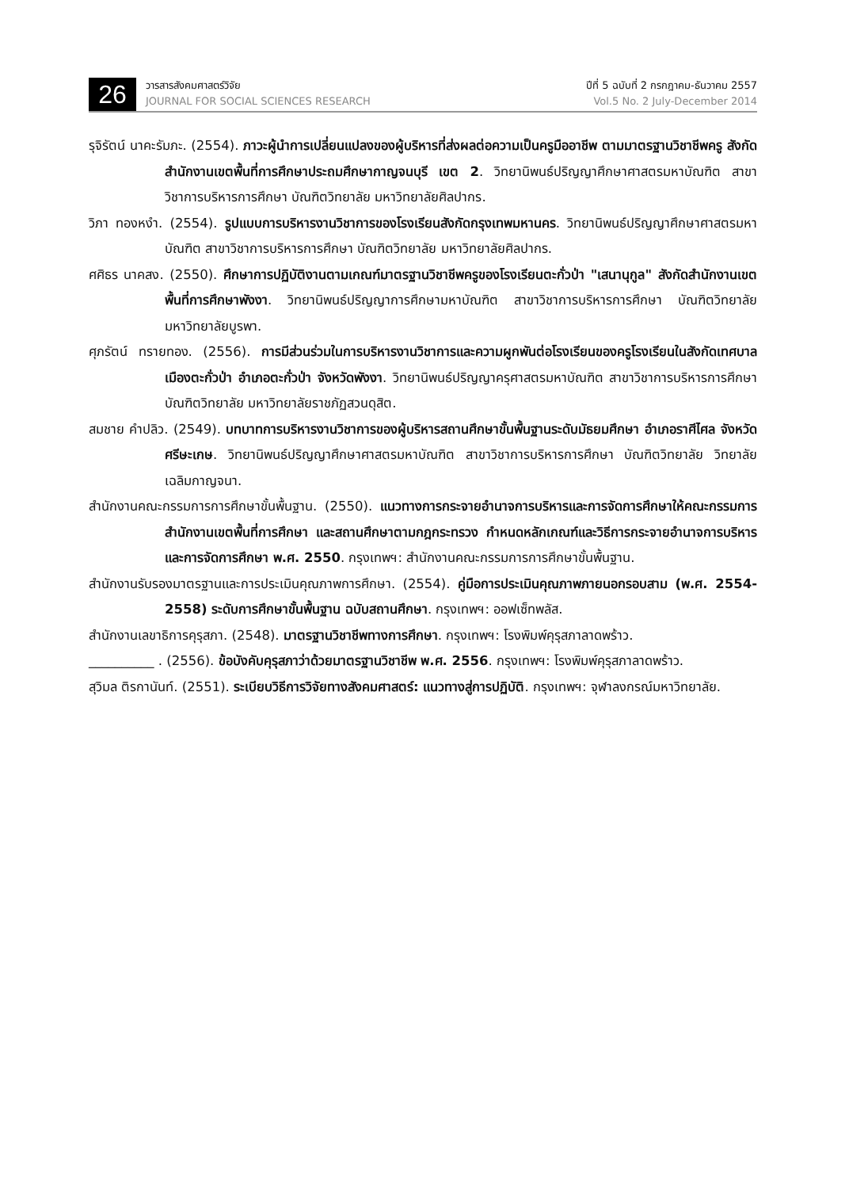26
วารสารสังคมศาสตร์วิจัย
JOURNAL FOR SOCIAL SCIENCES RESEARCH
ปีที่ 5 ฉบับที่ 2 กรกฎาคม-ธันวาคม 2557
Vol.5 No. 2 July-December 2014
รุจิรัตน์ นาคะรัมภะ. (2554). ภาวะผู้นำการเปลี่ยนแปลงของผู้บริหารที่ส่งผลต่อความเป็นครูมืออาชีพ ตามมาตรฐานวิชาชีพครู สังกัดสำนักงานเขตพื้นที่การศึกษาประถมศึกษากาญจนบุรี เขต 2. วิทยานิพนธ์ปริญญาศึกษาศาสตรมหาบัณฑิต สาขาวิชาการบริหารการศึกษา บัณฑิตวิทยาลัย มหาวิทยาลัยศิลปากร.
วิภา ทองหงำ. (2554). รูปแบบการบริหารงานวิชาการของโรงเรียนสังกัดกรุงเทพมหานคร. วิทยานิพนธ์ปริญญาศึกษาศาสตรมหาบัณฑิต สาขาวิชาการบริหารการศึกษา บัณฑิตวิทยาลัย มหาวิทยาลัยศิลปากร.
ศศิธร นาคสง. (2550). ศึกษาการปฏิบัติงานตามเกณฑ์มาตรฐานวิชาชีพครูของโรงเรียนตะกั่วป่า "เสนานุกูล" สังกัดสำนักงานเขตพื้นที่การศึกษาพังงา. วิทยานิพนธ์ปริญญาการศึกษามหาบัณฑิต สาขาวิชาการบริหารการศึกษา บัณฑิตวิทยาลัย มหาวิทยาลัยบูรพา.
ศุภรัตน์ ทรายทอง. (2556). การมีส่วนร่วมในการบริหารงานวิชาการและความผูกพันต่อโรงเรียนของครูโรงเรียนในสังกัดเทศบาลเมืองตะกั่วป่า อำเภอตะกั่วป่า จังหวัดพังงา. วิทยานิพนธ์ปริญญาครุศาสตรมหาบัณฑิต สาขาวิชาการบริหารการศึกษา บัณฑิตวิทยาลัย มหาวิทยาลัยราชภัฏสวนดุสิต.
สมชาย คำปลิว. (2549). บทบาทการบริหารงานวิชาการของผู้บริหารสถานศึกษาขั้นพื้นฐานระดับมัธยมศึกษา อำเภอราศีไศล จังหวัดศรีษะเกษ. วิทยานิพนธ์ปริญญาศึกษาศาสตรมหาบัณฑิต สาขาวิชาการบริหารการศึกษา บัณฑิตวิทยาลัย วิทยาลัยเฉลิมกาญจนา.
สำนักงานคณะกรรมการการศึกษาขั้นพื้นฐาน. (2550). แนวทางการกระจายอำนาจการบริหารและการจัดการศึกษาให้คณะกรรมการสำนักงานเขตพื้นที่การศึกษา และสถานศึกษาตามกฎกระทรวง กำหนดหลักเกณฑ์และวิธีการกระจายอำนาจการบริหารและการจัดการศึกษา พ.ศ. 2550. กรุงเทพฯ: สำนักงานคณะกรรมการการศึกษาขั้นพื้นฐาน.
สำนักงานรับรองมาตรฐานและการประเมินคุณภาพการศึกษา. (2554). คู่มือการประเมินคุณภาพภายนอกรอบสาม (พ.ศ. 2554-2558) ระดับการศึกษาขั้นพื้นฐาน ฉบับสถานศึกษา. กรุงเทพฯ: ออฟเซ็ทพลัส.
สำนักงานเลขาธิการคุรุสภา. (2548). มาตรฐานวิชาชีพทางการศึกษา. กรุงเทพฯ: โรงพิมพ์คุรุสภาลาดพร้าว.
__________ . (2556). ข้อบังคับคุรุสภาว่าด้วยมาตรฐานวิชาชีพ พ.ศ. 2556. กรุงเทพฯ: โรงพิมพ์คุรุสภาลาดพร้าว.
สุวิมล ติรกานันท์. (2551). ระเบียบวิธีการวิจัยทางสังคมศาสตร์: แนวทางสู่การปฏิบัติ. กรุงเทพฯ: จุฬาลงกรณ์มหาวิทยาลัย.